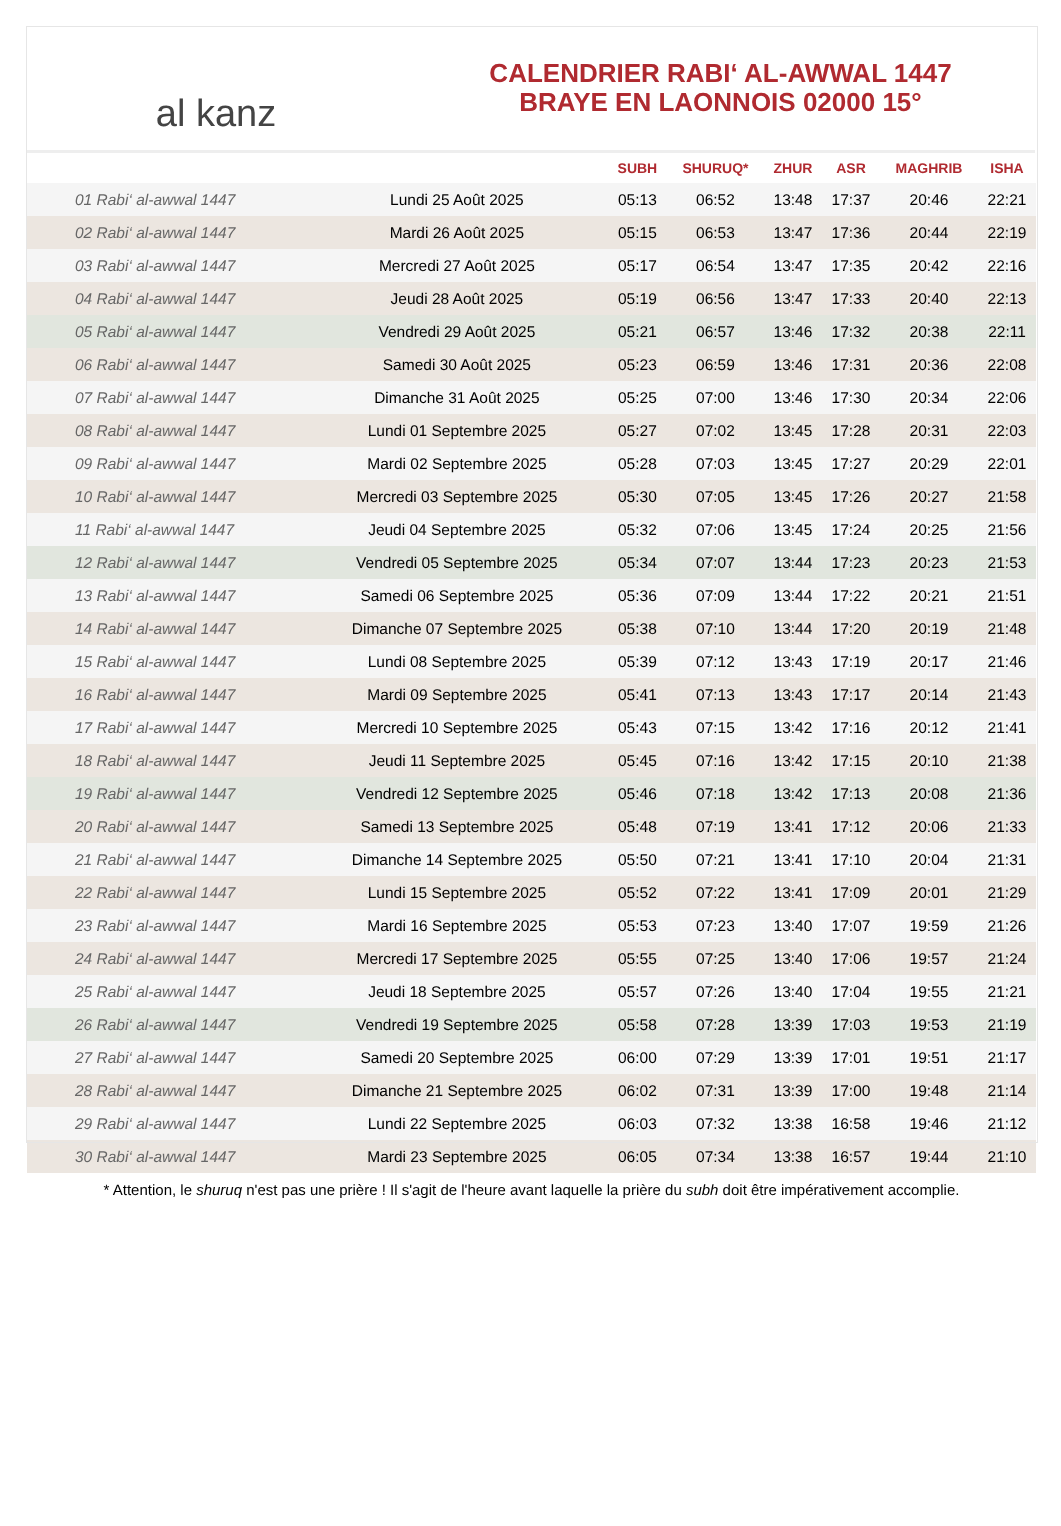al kanz
CALENDRIER RABI‘ AL-AWWAL 1447
BRAYE EN LAONNOIS 02000 15°
| | | SUBH | SHURUQ* | ZHUR | ASR | MAGHRIB | ISHA |
| --- | --- | --- | --- | --- | --- | --- | --- |
| 01 Rabi‘ al-awwal 1447 | Lundi 25 Août 2025 | 05:13 | 06:52 | 13:48 | 17:37 | 20:46 | 22:21 |
| 02 Rabi‘ al-awwal 1447 | Mardi 26 Août 2025 | 05:15 | 06:53 | 13:47 | 17:36 | 20:44 | 22:19 |
| 03 Rabi‘ al-awwal 1447 | Mercredi 27 Août 2025 | 05:17 | 06:54 | 13:47 | 17:35 | 20:42 | 22:16 |
| 04 Rabi‘ al-awwal 1447 | Jeudi 28 Août 2025 | 05:19 | 06:56 | 13:47 | 17:33 | 20:40 | 22:13 |
| 05 Rabi‘ al-awwal 1447 | Vendredi 29 Août 2025 | 05:21 | 06:57 | 13:46 | 17:32 | 20:38 | 22:11 |
| 06 Rabi‘ al-awwal 1447 | Samedi 30 Août 2025 | 05:23 | 06:59 | 13:46 | 17:31 | 20:36 | 22:08 |
| 07 Rabi‘ al-awwal 1447 | Dimanche 31 Août 2025 | 05:25 | 07:00 | 13:46 | 17:30 | 20:34 | 22:06 |
| 08 Rabi‘ al-awwal 1447 | Lundi 01 Septembre 2025 | 05:27 | 07:02 | 13:45 | 17:28 | 20:31 | 22:03 |
| 09 Rabi‘ al-awwal 1447 | Mardi 02 Septembre 2025 | 05:28 | 07:03 | 13:45 | 17:27 | 20:29 | 22:01 |
| 10 Rabi‘ al-awwal 1447 | Mercredi 03 Septembre 2025 | 05:30 | 07:05 | 13:45 | 17:26 | 20:27 | 21:58 |
| 11 Rabi‘ al-awwal 1447 | Jeudi 04 Septembre 2025 | 05:32 | 07:06 | 13:45 | 17:24 | 20:25 | 21:56 |
| 12 Rabi‘ al-awwal 1447 | Vendredi 05 Septembre 2025 | 05:34 | 07:07 | 13:44 | 17:23 | 20:23 | 21:53 |
| 13 Rabi‘ al-awwal 1447 | Samedi 06 Septembre 2025 | 05:36 | 07:09 | 13:44 | 17:22 | 20:21 | 21:51 |
| 14 Rabi‘ al-awwal 1447 | Dimanche 07 Septembre 2025 | 05:38 | 07:10 | 13:44 | 17:20 | 20:19 | 21:48 |
| 15 Rabi‘ al-awwal 1447 | Lundi 08 Septembre 2025 | 05:39 | 07:12 | 13:43 | 17:19 | 20:17 | 21:46 |
| 16 Rabi‘ al-awwal 1447 | Mardi 09 Septembre 2025 | 05:41 | 07:13 | 13:43 | 17:17 | 20:14 | 21:43 |
| 17 Rabi‘ al-awwal 1447 | Mercredi 10 Septembre 2025 | 05:43 | 07:15 | 13:42 | 17:16 | 20:12 | 21:41 |
| 18 Rabi‘ al-awwal 1447 | Jeudi 11 Septembre 2025 | 05:45 | 07:16 | 13:42 | 17:15 | 20:10 | 21:38 |
| 19 Rabi‘ al-awwal 1447 | Vendredi 12 Septembre 2025 | 05:46 | 07:18 | 13:42 | 17:13 | 20:08 | 21:36 |
| 20 Rabi‘ al-awwal 1447 | Samedi 13 Septembre 2025 | 05:48 | 07:19 | 13:41 | 17:12 | 20:06 | 21:33 |
| 21 Rabi‘ al-awwal 1447 | Dimanche 14 Septembre 2025 | 05:50 | 07:21 | 13:41 | 17:10 | 20:04 | 21:31 |
| 22 Rabi‘ al-awwal 1447 | Lundi 15 Septembre 2025 | 05:52 | 07:22 | 13:41 | 17:09 | 20:01 | 21:29 |
| 23 Rabi‘ al-awwal 1447 | Mardi 16 Septembre 2025 | 05:53 | 07:23 | 13:40 | 17:07 | 19:59 | 21:26 |
| 24 Rabi‘ al-awwal 1447 | Mercredi 17 Septembre 2025 | 05:55 | 07:25 | 13:40 | 17:06 | 19:57 | 21:24 |
| 25 Rabi‘ al-awwal 1447 | Jeudi 18 Septembre 2025 | 05:57 | 07:26 | 13:40 | 17:04 | 19:55 | 21:21 |
| 26 Rabi‘ al-awwal 1447 | Vendredi 19 Septembre 2025 | 05:58 | 07:28 | 13:39 | 17:03 | 19:53 | 21:19 |
| 27 Rabi‘ al-awwal 1447 | Samedi 20 Septembre 2025 | 06:00 | 07:29 | 13:39 | 17:01 | 19:51 | 21:17 |
| 28 Rabi‘ al-awwal 1447 | Dimanche 21 Septembre 2025 | 06:02 | 07:31 | 13:39 | 17:00 | 19:48 | 21:14 |
| 29 Rabi‘ al-awwal 1447 | Lundi 22 Septembre 2025 | 06:03 | 07:32 | 13:38 | 16:58 | 19:46 | 21:12 |
| 30 Rabi‘ al-awwal 1447 | Mardi 23 Septembre 2025 | 06:05 | 07:34 | 13:38 | 16:57 | 19:44 | 21:10 |
* Attention, le shuruq n'est pas une prière ! Il s'agit de l'heure avant laquelle la prière du subh doit être impérativement accomplie.